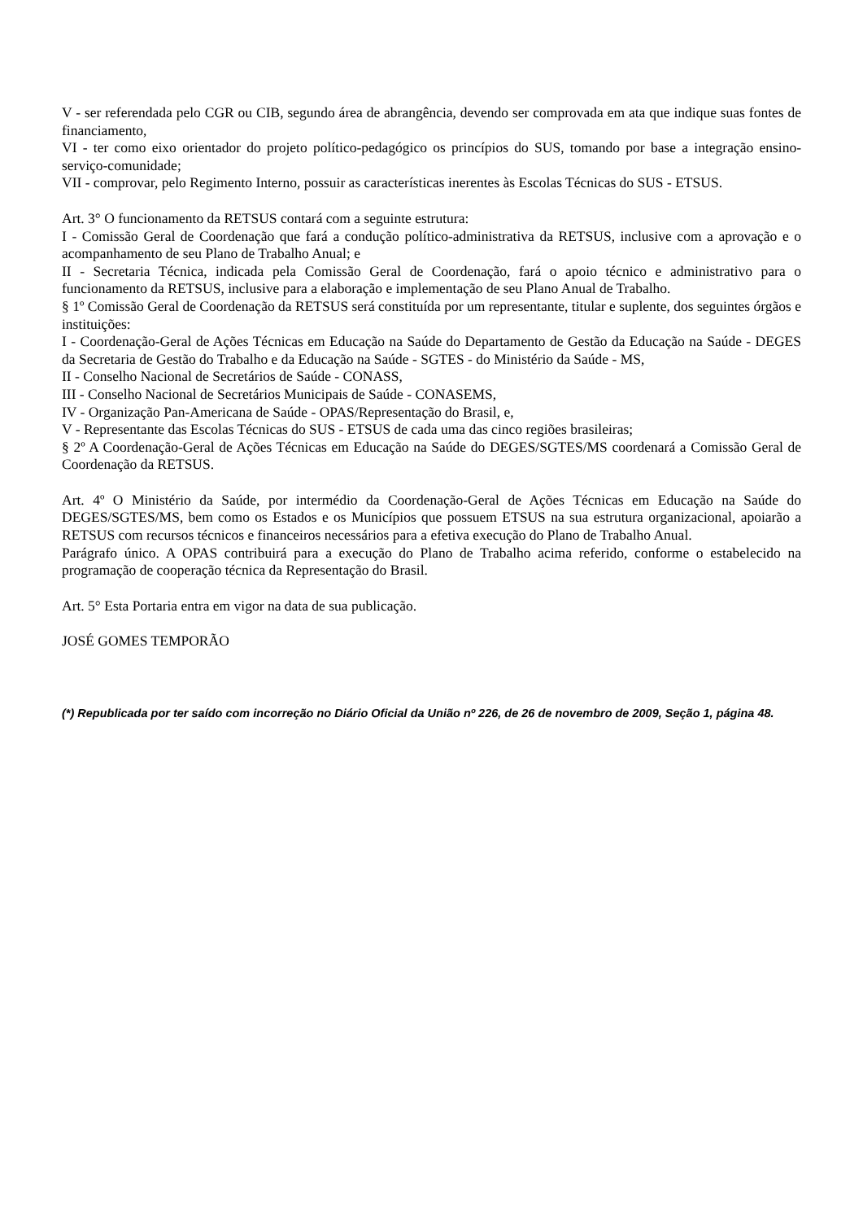V - ser referendada pelo CGR ou CIB, segundo área de abrangência, devendo ser comprovada em ata que indique suas fontes de financiamento,
VI - ter como eixo orientador do projeto político-pedagógico os princípios do SUS, tomando por base a integração ensino-serviço-comunidade;
VII - comprovar, pelo Regimento Interno, possuir as características inerentes às Escolas Técnicas do SUS - ETSUS.
Art. 3° O funcionamento da RETSUS contará com a seguinte estrutura:
I - Comissão Geral de Coordenação que fará a condução político-administrativa da RETSUS, inclusive com a aprovação e o acompanhamento de seu Plano de Trabalho Anual; e
II - Secretaria Técnica, indicada pela Comissão Geral de Coordenação, fará o apoio técnico e administrativo para o funcionamento da RETSUS, inclusive para a elaboração e implementação de seu Plano Anual de Trabalho.
§ 1º Comissão Geral de Coordenação da RETSUS será constituída por um representante, titular e suplente, dos seguintes órgãos e instituições:
I - Coordenação-Geral de Ações Técnicas em Educação na Saúde do Departamento de Gestão da Educação na Saúde - DEGES da Secretaria de Gestão do Trabalho e da Educação na Saúde - SGTES - do Ministério da Saúde - MS,
II - Conselho Nacional de Secretários de Saúde - CONASS,
III - Conselho Nacional de Secretários Municipais de Saúde - CONASEMS,
IV - Organização Pan-Americana de Saúde - OPAS/Representação do Brasil, e,
V - Representante das Escolas Técnicas do SUS - ETSUS de cada uma das cinco regiões brasileiras;
§ 2º A Coordenação-Geral de Ações Técnicas em Educação na Saúde do DEGES/SGTES/MS coordenará a Comissão Geral de Coordenação da RETSUS.
Art. 4º O Ministério da Saúde, por intermédio da Coordenação-Geral de Ações Técnicas em Educação na Saúde do DEGES/SGTES/MS, bem como os Estados e os Municípios que possuem ETSUS na sua estrutura organizacional, apoiarão a RETSUS com recursos técnicos e financeiros necessários para a efetiva execução do Plano de Trabalho Anual.
Parágrafo único. A OPAS contribuirá para a execução do Plano de Trabalho acima referido, conforme o estabelecido na programação de cooperação técnica da Representação do Brasil.
Art. 5° Esta Portaria entra em vigor na data de sua publicação.
JOSÉ GOMES TEMPORÃO
(*) Republicada por ter saído com incorreção no Diário Oficial da União nº 226, de 26 de novembro de 2009, Seção 1, página 48.